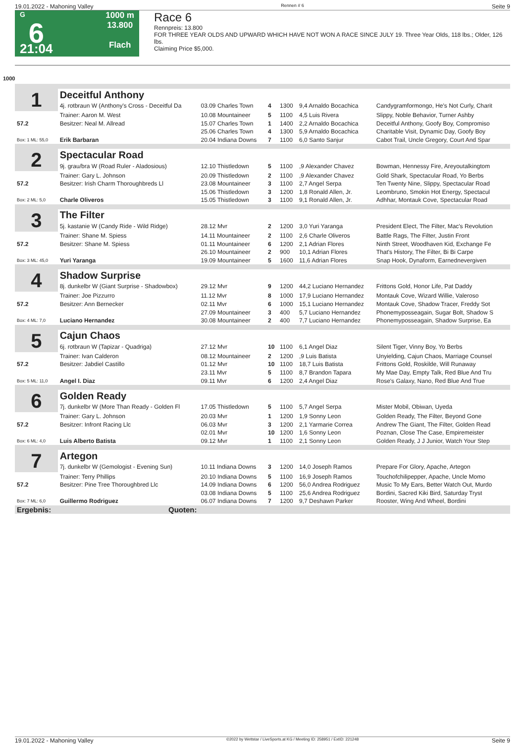19.01.2022 - Mahoning Valley Rennen # 6 Seite 9
G
6
21:04
1000 m
13.800
Flach
Race 6
Rennpreis: 13.800
FOR THREE YEAR OLDS AND UPWARD WHICH HAVE NOT WON A RACE SINCE JULY 19. Three Year Olds, 118 lbs.; Older, 126 lbs.
Claiming Price $5,000.
1000
| 1 | Deceitful Anthony | | | | | |
| | 4j. rotbraun W (Anthony's Cross - Deceitful Da | 03.09 Charles Town | 4 | 1300 | 9,4 Arnaldo Bocachica | Candygramformongo, He's Not Curly, Charit |
| | Trainer: Aaron M. West | 10.08 Mountaineer | 5 | 1100 | 4,5 Luis Rivera | Slippy, Noble Behavior, Turner Ashby |
| 57.2 | Besitzer: Neal M. Allread | 15.07 Charles Town | 1 | 1400 | 2,2 Arnaldo Bocachica | Deceitful Anthony, Goofy Boy, Compromiso |
| | | 25.06 Charles Town | 4 | 1300 | 5,9 Arnaldo Bocachica | Charitable Visit, Dynamic Day, Goofy Boy |
| Box: 1 ML: 55,0 | Erik Barbaran | 20.04 Indiana Downs | 7 | 1100 | 6,0 Santo Sanjur | Cabot Trail, Uncle Gregory, Court And Spar |
| 2 | Spectacular Road | | | | | |
| | 9j. grau/bra W (Road Ruler - Aladosious) | 12.10 Thistledown | 5 | 1100 | ,9 Alexander Chavez | Bowman, Hennessy Fire, Areyoutalkingtom |
| | Trainer: Gary L. Johnson | 20.09 Thistledown | 2 | 1100 | ,9 Alexander Chavez | Gold Shark, Spectacular Road, Yo Berbs |
| 57.2 | Besitzer: Irish Charm Thoroughbreds Ll | 23.08 Mountaineer | 3 | 1100 | 2,7 Angel Serpa | Ten Twenty Nine, Slippy, Spectacular Road |
| | | 15.06 Thistledown | 3 | 1200 | 1,8 Ronald Allen, Jr. | Leombruno, Smokin Hot Energy, Spectacul |
| Box: 2 ML: 5,0 | Charle Oliveros | 15.05 Thistledown | 3 | 1100 | 9,1 Ronald Allen, Jr. | Adhhar, Montauk Cove, Spectacular Road |
| 3 | The Filter | | | | | |
| | 5j. kastanie W (Candy Ride - Wild Ridge) | 28.12 Mvr | 2 | 1200 | 3,0 Yuri Yaranga | President Elect, The Filter, Mac's Revolution |
| | Trainer: Shane M. Spiess | 14.11 Mountaineer | 2 | 1100 | 2,6 Charle Oliveros | Battle Rags, The Filter, Justin Front |
| 57.2 | Besitzer: Shane M. Spiess | 01.11 Mountaineer | 6 | 1200 | 2,1 Adrian Flores | Ninth Street, Woodhaven Kid, Exchange Fe |
| | | 26.10 Mountaineer | 2 | 900 | 10,1 Adrian Flores | That's History, The Filter, Bi Bi Carpe |
| Box: 3 ML: 45,0 | Yuri Yaranga | 19.09 Mountaineer | 5 | 1600 | 11,6 Adrian Flores | Snap Hook, Dynaform, Earnednevergiven |
| 4 | Shadow Surprise | | | | | |
| | 8j. dunkelbr W (Giant Surprise - Shadowbox) | 29.12 Mvr | 9 | 1200 | 44,2 Luciano Hernandez | Frittons Gold, Honor Life, Pat Daddy |
| | Trainer: Joe Pizzurro | 11.12 Mvr | 8 | 1000 | 17,9 Luciano Hernandez | Montauk Cove, Wizard Willie, Valeroso |
| 57.2 | Besitzer: Ann Bernecker | 02.11 Mvr | 6 | 1000 | 15,1 Luciano Hernandez | Montauk Cove, Shadow Tracer, Freddy Sot |
| | | 27.09 Mountaineer | 3 | 400 | 5,7 Luciano Hernandez | Phonemyposseagain, Sugar Bolt, Shadow S |
| Box: 4 ML: 7,0 | Luciano Hernandez | 30.08 Mountaineer | 2 | 400 | 7,7 Luciano Hernandez | Phonemyposseagain, Shadow Surprise, Ea |
| 5 | Cajun Chaos | | | | | |
| | 6j. rotbraun W (Tapizar - Quadriga) | 27.12 Mvr | 10 | 1100 | 6,1 Angel Diaz | Silent Tiger, Vinny Boy, Yo Berbs |
| | Trainer: Ivan Calderon | 08.12 Mountaineer | 2 | 1200 | ,9 Luis Batista | Unyielding, Cajun Chaos, Marriage Counsel |
| 57.2 | Besitzer: Jabdiel Castillo | 01.12 Mvr | 10 | 1100 | 18,7 Luis Batista | Frittons Gold, Roskilde, Will Runaway |
| | | 23.11 Mvr | 5 | 1100 | 8,7 Brandon Tapara | My Mae Day, Empty Talk, Red Blue And Tru |
| Box: 5 ML: 11,0 | Angel I. Diaz | 09.11 Mvr | 6 | 1200 | 2,4 Angel Diaz | Rose's Galaxy, Nano, Red Blue And True |
| 6 | Golden Ready | | | | | |
| | 7j. dunkelbr W (More Than Ready - Golden Fl | 17.05 Thistledown | 5 | 1100 | 5,7 Angel Serpa | Mister Mobil, Obiwan, Uyeda |
| | Trainer: Gary L. Johnson | 20.03 Mvr | 1 | 1200 | 1,9 Sonny Leon | Golden Ready, The Filter, Beyond Gone |
| 57.2 | Besitzer: Infront Racing Llc | 06.03 Mvr | 3 | 1200 | 2,1 Yarmarie Correa | Andrew The Giant, The Filter, Golden Read |
| | | 02.01 Mvr | 10 | 1200 | 1,6 Sonny Leon | Poznan, Close The Case, Empiremeister |
| Box: 6 ML: 4,0 | Luis Alberto Batista | 09.12 Mvr | 1 | 1100 | 2,1 Sonny Leon | Golden Ready, J J Junior, Watch Your Step |
| 7 | Artegon | | | | | |
| | 7j. dunkelbr W (Gemologist - Evening Sun) | 10.11 Indiana Downs | 3 | 1200 | 14,0 Joseph Ramos | Prepare For Glory, Apache, Artegon |
| | Trainer: Terry Phillips | 20.10 Indiana Downs | 5 | 1100 | 16,9 Joseph Ramos | Touchofchilipepper, Apache, Uncle Momo |
| 57.2 | Besitzer: Pine Tree Thoroughbred Llc | 14.09 Indiana Downs | 6 | 1200 | 56,0 Andrea Rodriguez | Music To My Ears, Better Watch Out, Murdo |
| | | 03.08 Indiana Downs | 5 | 1100 | 25,6 Andrea Rodriguez | Bordini, Sacred Kiki Bird, Saturday Tryst |
| Box: 7 ML: 6,0 | Guillermo Rodriguez | 06.07 Indiana Downs | 7 | 1200 | 9,7 Deshawn Parker | Rooster, Wing And Wheel, Bordini |
| Ergebnis: | Quoten: | | | | | |
19.01.2022 - Mahoning Valley ©2022 by Wettstar / LiveSports.at KG / Meeting ID: 258951 / ExtID: 221248 Seite 9